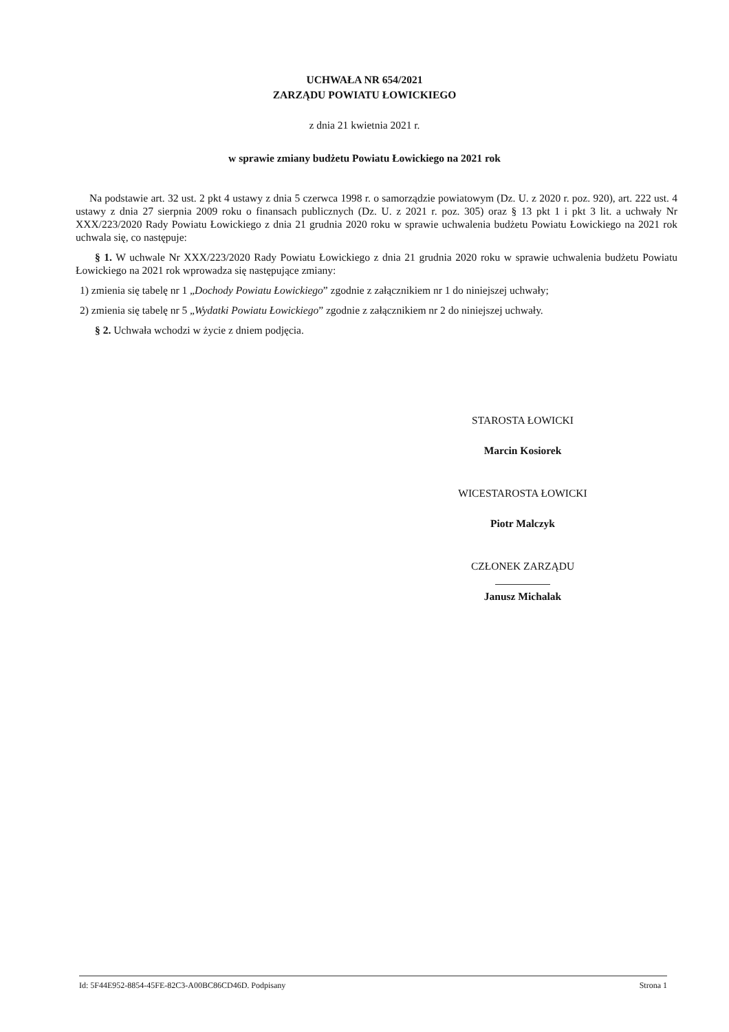UCHWAŁA NR 654/2021
ZARZĄDU POWIATU ŁOWICKIEGO
z dnia 21 kwietnia 2021 r.
w sprawie zmiany budżetu Powiatu Łowickiego na 2021 rok
Na podstawie art. 32 ust. 2 pkt 4 ustawy z dnia 5 czerwca 1998 r. o samorządzie powiatowym (Dz. U. z 2020 r. poz. 920), art. 222 ust. 4 ustawy z dnia 27 sierpnia 2009 roku o finansach publicznych (Dz. U. z 2021 r. poz. 305) oraz § 13 pkt 1 i pkt 3 lit. a uchwały Nr XXX/223/2020 Rady Powiatu Łowickiego z dnia 21 grudnia 2020 roku w sprawie uchwalenia budżetu Powiatu Łowickiego na 2021 rok uchwala się, co następuje:
§ 1. W uchwale Nr XXX/223/2020 Rady Powiatu Łowickiego z dnia 21 grudnia 2020 roku w sprawie uchwalenia budżetu Powiatu Łowickiego na 2021 rok wprowadza się następujące zmiany:
1) zmienia się tabelę nr 1 „Dochody Powiatu Łowickiego” zgodnie z załącznikiem nr 1 do niniejszej uchwały;
2) zmienia się tabelę nr 5 „Wydatki Powiatu Łowickiego” zgodnie z załącznikiem nr 2 do niniejszej uchwały.
§ 2. Uchwała wchodzi w życie z dniem podjęcia.
STAROSTA ŁOWICKI
Marcin Kosiorek
WICESTAROSTA ŁOWICKI
Piotr Malczyk
CZŁONEK ZARZĄDU
Janusz Michalak
Id: 5F44E952-8854-45FE-82C3-A00BC86CD46D. Podpisany Strona 1